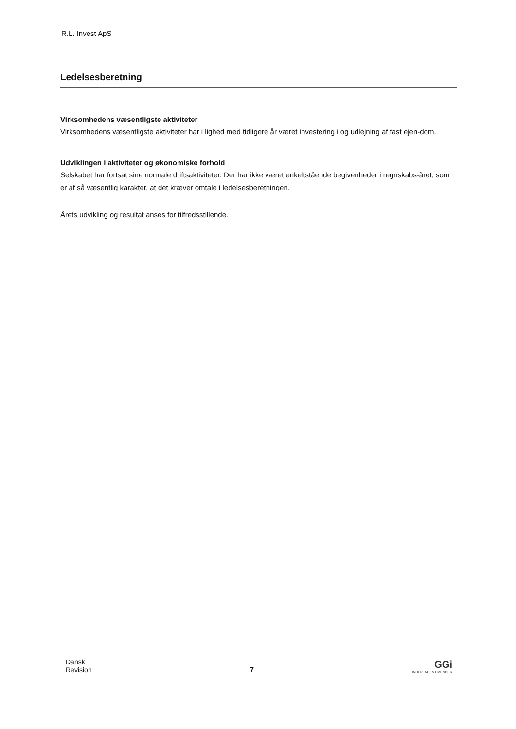R.L. Invest ApS
Ledelsesberetning
Virksomhedens væsentligste aktiviteter
Virksomhedens væsentligste aktiviteter har i lighed med tidligere år været investering i og udlejning af fast ejen-dom.
Udviklingen i aktiviteter og økonomiske forhold
Selskabet har fortsat sine normale driftsaktiviteter. Der har ikke været enkeltstående begivenheder i regnskabs-året, som er af så væsentlig karakter, at det kræver omtale i ledelsesberetningen.
Årets udvikling og resultat anses for tilfredsstillende.
Dansk
Revision
7
GGi
INDEPENDENT MEMBER